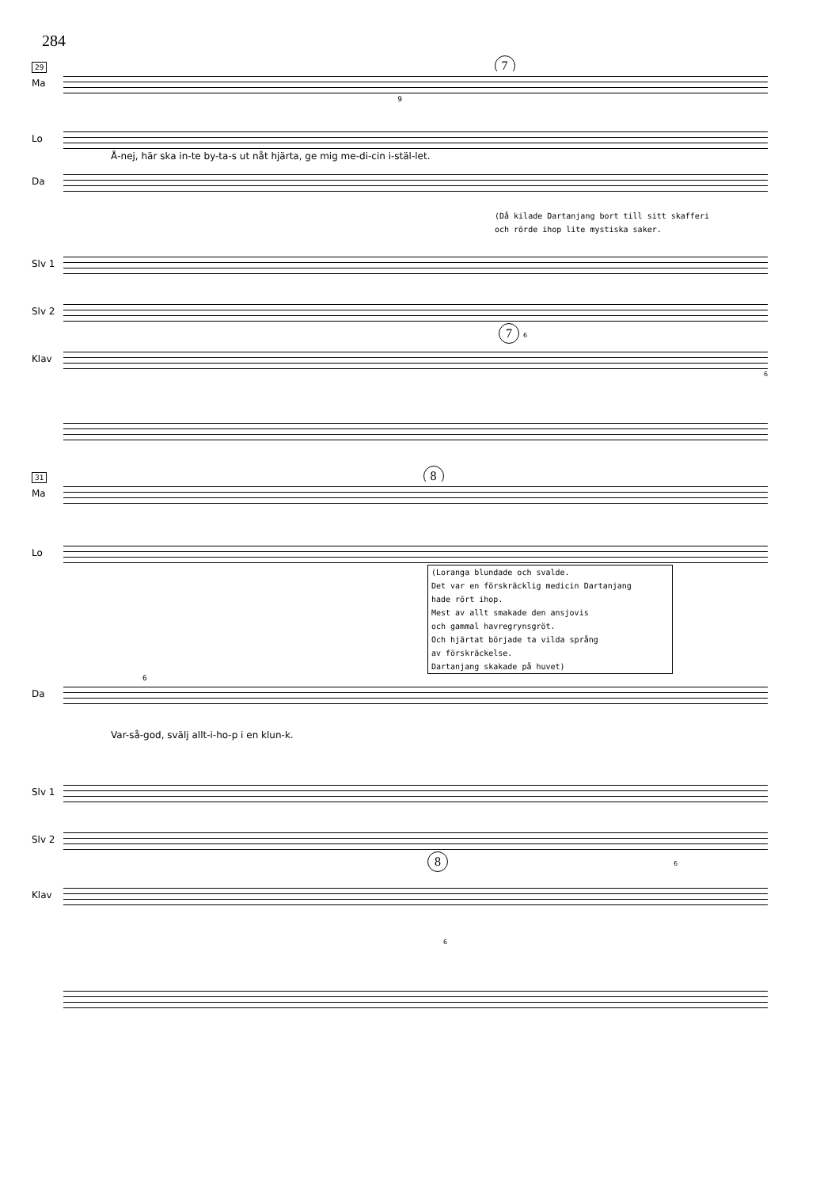284
29 7
Ma
9
Lo
Å-nej, här ska in-te by-ta-s ut nåt hjärta, ge mig me-di-cin i-stäl-let.
Da
(Då kilade Dartanjang bort till sitt skafferi
och rörde ihop lite mystiska saker.
Slv 1
Slv 2
7 6
Klav
6
31 8
Ma
Lo
(Loranga blundade och svalde.
Det var en förskräcklig medicin Dartanjang
hade rört ihop.
Mest av allt smakade den ansjovis
och gammal havregrynsgröt.
Och hjärtat började ta vilda språng
av förskräckelse.
Dartanjang skakade på huvet)
6
Da
Var-så-god, svälj allt-i-ho-p i en klun-k.
Slv 1
Slv 2
8 6
Klav
6